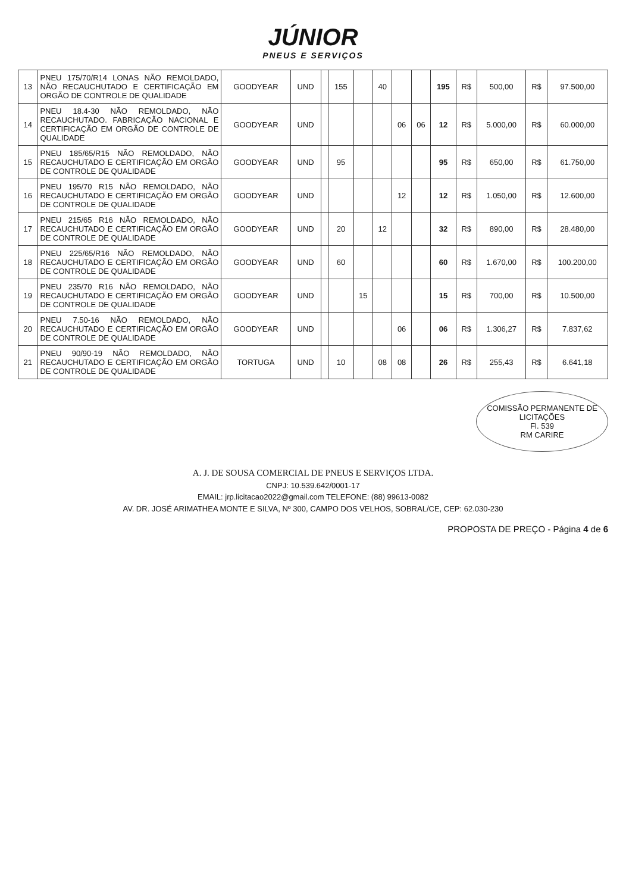JÚNIOR
PNEUS E SERVIÇOS
| 13 | PNEU 175/70/R14 LONAS NÃO REMOLDADO, NÃO RECAUCHUTADO E CERTIFICAÇÃO EM ORGÃO DE CONTROLE DE QUALIDADE | GOODYEAR | UND | | 155 | | 40 | | | 195 | R$ | 500,00 | R$ | 97.500,00 |
| 14 | PNEU 18.4-30 NÃO REMOLDADO, NÃO RECAUCHUTADO. FABRICAÇÃO NACIONAL E CERTIFICAÇÃO EM ORGÃO DE CONTROLE DE QUALIDADE | GOODYEAR | UND | | | | | 06 | 06 | 12 | R$ | 5.000,00 | R$ | 60.000,00 |
| 15 | PNEU 185/65/R15 NÃO REMOLDADO, NÃO RECAUCHUTADO E CERTIFICAÇÃO EM ORGÃO DE CONTROLE DE QUALIDADE | GOODYEAR | UND | | 95 | | | | | 95 | R$ | 650,00 | R$ | 61.750,00 |
| 16 | PNEU 195/70 R15 NÃO REMOLDADO, NÃO RECAUCHUTADO E CERTIFICAÇÃO EM ORGÃO DE CONTROLE DE QUALIDADE | GOODYEAR | UND | | | | | 12 | | 12 | R$ | 1.050,00 | R$ | 12.600,00 |
| 17 | PNEU 215/65 R16 NÃO REMOLDADO, NÃO RECAUCHUTADO E CERTIFICAÇÃO EM ORGÃO DE CONTROLE DE QUALIDADE | GOODYEAR | UND | | 20 | | 12 | | | 32 | R$ | 890,00 | R$ | 28.480,00 |
| 18 | PNEU 225/65/R16 NÃO REMOLDADO, NÃO RECAUCHUTADO E CERTIFICAÇÃO EM ORGÃO DE CONTROLE DE QUALIDADE | GOODYEAR | UND | | 60 | | | | | 60 | R$ | 1.670,00 | R$ | 100.200,00 |
| 19 | PNEU 235/70 R16 NÃO REMOLDADO, NÃO RECAUCHUTADO E CERTIFICAÇÃO EM ORGÃO DE CONTROLE DE QUALIDADE | GOODYEAR | UND | | | 15 | | | | 15 | R$ | 700,00 | R$ | 10.500,00 |
| 20 | PNEU 7.50-16 NÃO REMOLDADO, NÃO RECAUCHUTADO E CERTIFICAÇÃO EM ORGÃO DE CONTROLE DE QUALIDADE | GOODYEAR | UND | | | | | 06 | | 06 | R$ | 1.306,27 | R$ | 7.837,62 |
| 21 | PNEU 90/90-19 NÃO REMOLDADO, NÃO RECAUCHUTADO E CERTIFICAÇÃO EM ORGÃO DE CONTROLE DE QUALIDADE | TORTUGA | UND | | 10 | | 08 | 08 | | 26 | R$ | 255,43 | R$ | 6.641,18 |
COMISSÃO PERMANENTE DE LICITAÇÕES
Fl. 539
RM CARIRE
A. J. DE SOUSA COMERCIAL DE PNEUS E SERVIÇOS LTDA.
CNPJ: 10.539.642/0001-17
EMAIL: jrp.licitacao2022@gmail.com TELEFONE: (88) 99613-0082
AV. DR. JOSÉ ARIMATHEA MONTE E SILVA, Nº 300, CAMPO DOS VELHOS, SOBRAL/CE, CEP: 62.030-230
PROPOSTA DE PREÇO - Página 4 de 6